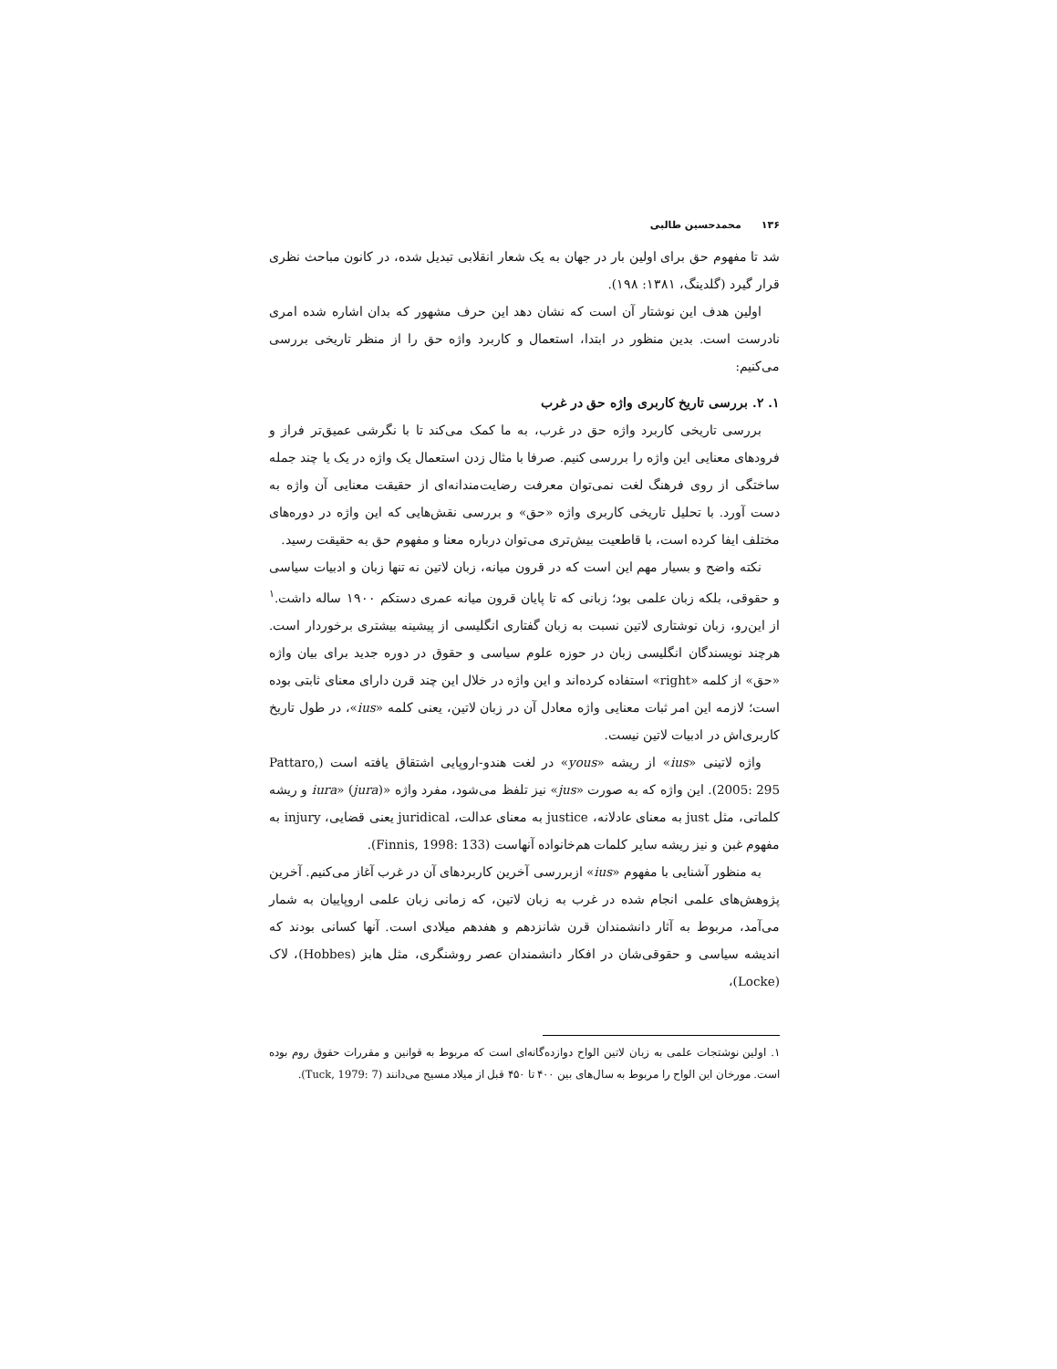۱۳۶محمدحسین طالبی
شد تا مفهوم حق برای اولین بار در جهان به یک شعار انقلابی تبدیل شده، در کانون مباحث نظری قرار گیرد (گلدینگ، ۱۳۸۱: ۱۹۸).
اولین هدف این نوشتار آن است که نشان دهد این حرف مشهور که بدان اشاره شده امری نادرست است. بدین منظور در ابتدا، استعمال و کاربرد واژه حق را از منظر تاریخی بررسی می‌کنیم:
۱. ۲. بررسی تاریخ کاربری واژه حق در غرب
بررسی تاریخی کاربرد واژه حق در غرب، به ما کمک می‌کند تا با نگرشی عمیق‌تر فراز و فرودهای معنایی این واژه را بررسی کنیم. صرفا با مثال زدن استعمال یک واژه در یک یا چند جمله ساختگی از روی فرهنگ لغت نمی‌توان معرفت رضایت‌مندانه‌ای از حقیقت معنایی آن واژه به دست آورد. با تحلیل تاریخی کاربری واژه «حق» و بررسی نقش‌هایی که این واژه در دوره‌های مختلف ایفا کرده است، با قاطعیت بیش‌تری می‌توان درباره معنا و مفهوم حق به حقیقت رسید.
نکته واضح و بسیار مهم این است که در قرون میانه، زبان لاتین نه تنها زبان و ادبیات سیاسی و حقوقی، بلکه زبان علمی بود؛ زبانی که تا پایان قرون میانه عمری دستکم ۱۹۰۰ ساله داشت.<sup>۱</sup> از این‌رو، زبان نوشتاری لاتین نسبت به زبان گفتاری انگلیسی از پیشینه بیشتری برخوردار است. هرچند نویسندگان انگلیسی زبان در حوزه علوم سیاسی و حقوق در دوره جدید برای بیان واژه «حق» از کلمه «right» استفاده کرده‌اند و این واژه در خلال این چند قرن دارای معنای ثابتی بوده است؛ لازمه این امر ثبات معنایی واژه معادل آن در زبان لاتین، یعنی کلمه «ius»، در طول تاریخ کاربری‌اش در ادبیات لاتین نیست.
واژه لاتینی «ius» از ریشه «yous» در لغت هندو-اروپایی اشتقاق یافته است (Pattaro, 2005: 295). این واژه که به صورت «jus» نیز تلفظ می‌شود، مفرد واژه «iura» (jura) و ریشه کلماتی، مثل just به معنای عادلانه، justice به معنای عدالت، juridical یعنی قضایی، injury به مفهوم غبن و نیز ریشه سایر کلمات هم‌خانواده آنهاست (Finnis, 1998: 133).
به منظور آشنایی با مفهوم «ius» ازبررسی آخرین کاربردهای آن در غرب آغاز می‌کنیم. آخرین پژوهش‌های علمی انجام شده در غرب به زبان لاتین، که زمانی زبان علمی اروپاییان به شمار می‌آمد، مربوط به آثار دانشمندان قرن شانزدهم و هفدهم میلادی است. آنها کسانی بودند که اندیشه سیاسی و حقوقی‌شان در افکار دانشمندان عصر روشنگری، مثل هابز (Hobbes)، لاک (Locke)،
۱. اولین نوشتجات علمی به زبان لاتین الواح دوازده‌گانه‌ای است که مربوط به قوانین و مقررات حقوق روم بوده است. مورخان این الواح را مربوط به سال‌های بین ۴۰۰ تا ۴۵۰ قبل از میلاد مسیح می‌دانند (Tuck, 1979: 7).